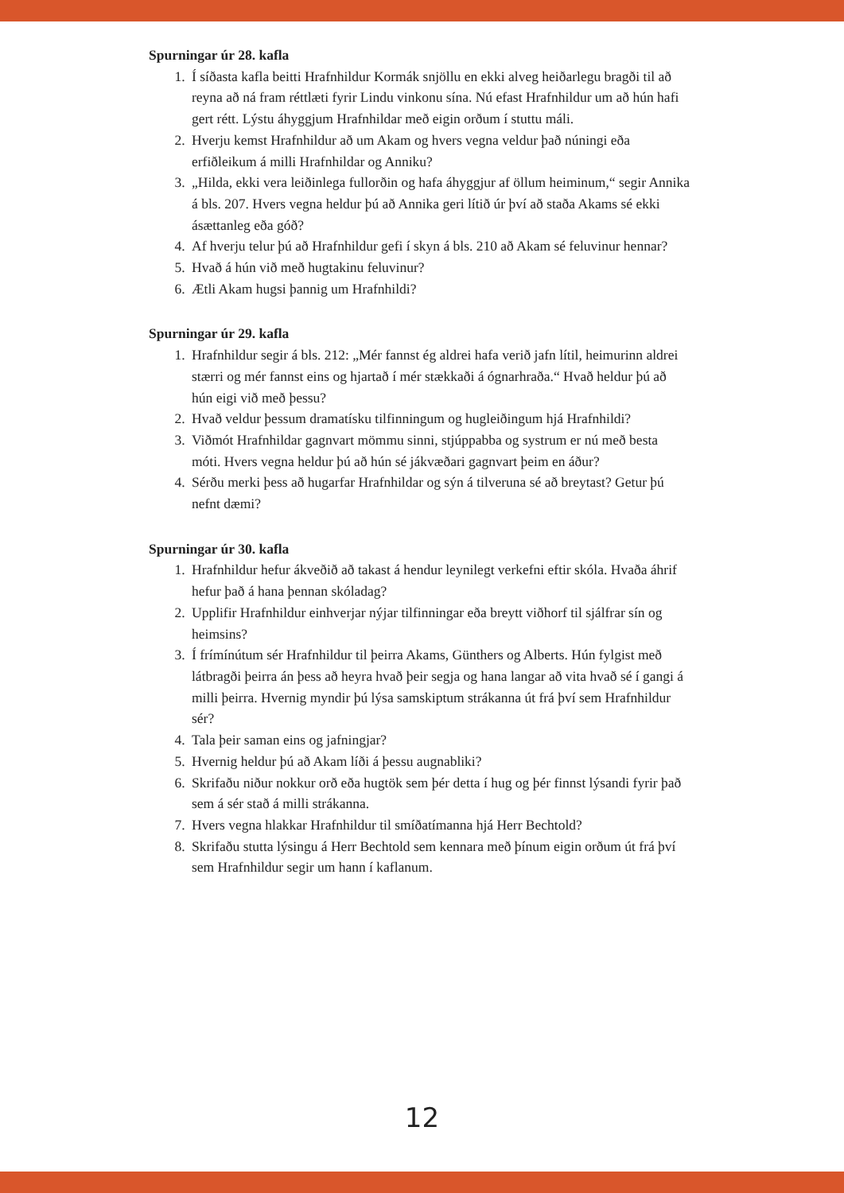Spurningar úr 28. kafla
1. Í síðasta kafla beitti Hrafnhildur Kormák snjöllu en ekki alveg heiðarlegu bragði til að reyna að ná fram réttlæti fyrir Lindu vinkonu sína. Nú efast Hrafnhildur um að hún hafi gert rétt. Lýstu áhyggjum Hrafnhildar með eigin orðum í stuttu máli.
2. Hverju kemst Hrafnhildur að um Akam og hvers vegna veldur það núningi eða erfiðleikum á milli Hrafnhildar og Anniku?
3. „Hilda, ekki vera leiðinlega fullorðin og hafa áhyggjur af öllum heiminum,“ segir Annika á bls. 207. Hvers vegna heldur þú að Annika geri lítið úr því að staða Akams sé ekki ásættanleg eða góð?
4. Af hverju telur þú að Hrafnhildur gefi í skyn á bls. 210 að Akam sé feluvinur hennar?
5. Hvað á hún við með hugtakinu feluvinur?
6. Ætli Akam hugsi þannig um Hrafnhildi?
Spurningar úr 29. kafla
1. Hrafnhildur segir á bls. 212: „Mér fannst ég aldrei hafa verið jafn lítil, heimurinn aldrei stærri og mér fannst eins og hjartað í mér stækkaði á ógnarhraða.“ Hvað heldur þú að hún eigi við með þessu?
2. Hvað veldur þessum dramatísku tilfinningum og hugleiðingum hjá Hrafnhildi?
3. Viðmót Hrafnhildar gagnvart mömmu sinni, stjúppabba og systrum er nú með besta móti. Hvers vegna heldur þú að hún sé jákvæðari gagnvart þeim en áður?
4. Sérðu merki þess að hugarfar Hrafnhildar og sýn á tilveruna sé að breytast? Getur þú nefnt dæmi?
Spurningar úr 30. kafla
1. Hrafnhildur hefur ákveðið að takast á hendur leynilegt verkefni eftir skóla. Hvaða áhrif hefur það á hana þennan skóladag?
2. Upplifir Hrafnhildur einhverjar nýjar tilfinningar eða breytt viðhorf til sjálfrar sín og heimsins?
3. Í frímínútum sér Hrafnhildur til þeirra Akams, Günthers og Alberts. Hún fylgist með látbragði þeirra án þess að heyra hvað þeir segja og hana langar að vita hvað sé í gangi á milli þeirra. Hvernig myndir þú lýsa samskiptum strákanna út frá því sem Hrafnhildur sér?
4. Tala þeir saman eins og jafningjar?
5. Hvernig heldur þú að Akam líði á þessu augnabliki?
6. Skrifaðu niður nokkur orð eða hugtök sem þér detta í hug og þér finnst lýsandi fyrir það sem á sér stað á milli strákanna.
7. Hvers vegna hlakkar Hrafnhildur til smíðatímanna hjá Herr Bechtold?
8. Skrifaðu stutta lýsingu á Herr Bechtold sem kennara með þínum eigin orðum út frá því sem Hrafnhildur segir um hann í kaflanum.
12